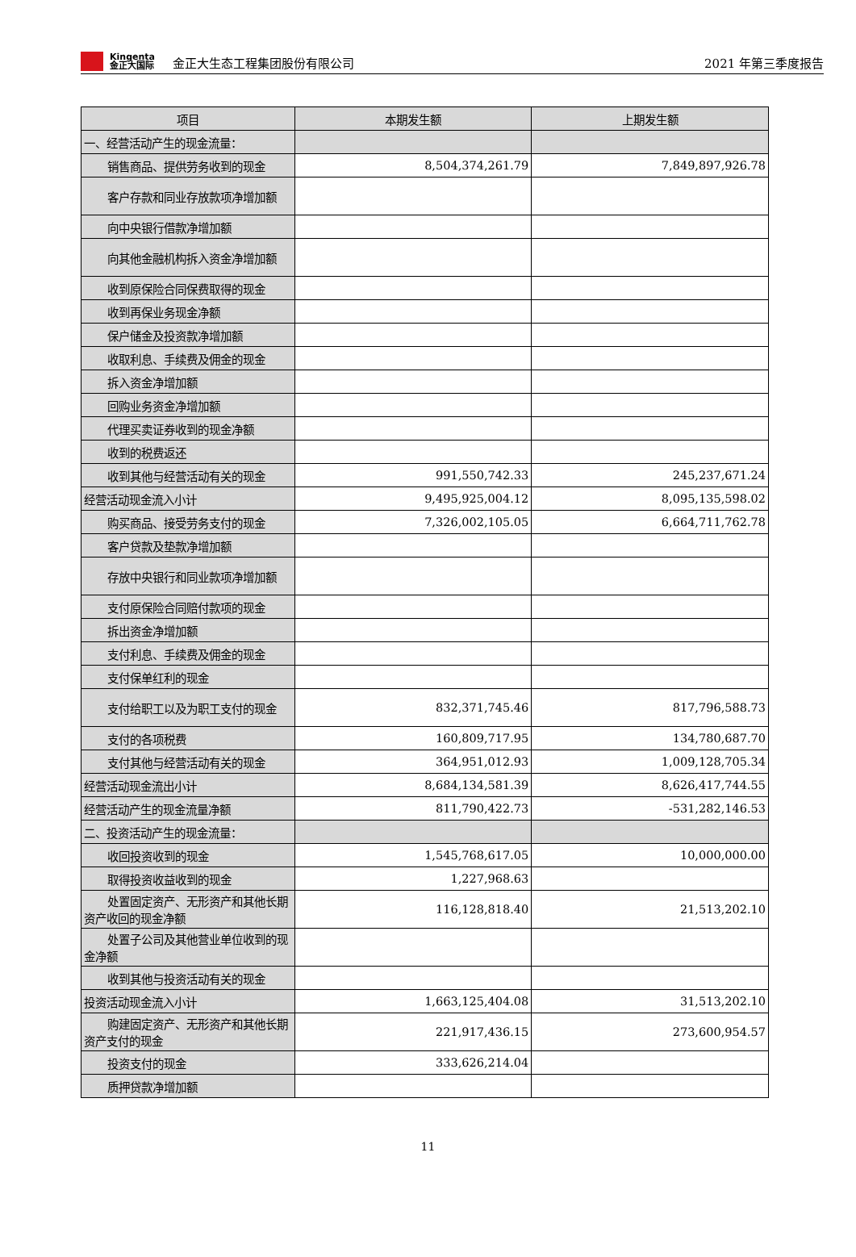Kingenta
金正大国际
金正大生态工程集团股份有限公司 2021 年第三季度报告
| 项目 | 本期发生额 | 上期发生额 |
| --- | --- | --- |
| 一、经营活动产生的现金流量： | | |
| 销售商品、提供劳务收到的现金 | 8,504,374,261.79 | 7,849,897,926.78 |
| 客户存款和同业存放款项净增加额 | | |
| 向中央银行借款净增加额 | | |
| 向其他金融机构拆入资金净增加额 | | |
| 收到原保险合同保费取得的现金 | | |
| 收到再保业务现金净额 | | |
| 保户储金及投资款净增加额 | | |
| 收取利息、手续费及佣金的现金 | | |
| 拆入资金净增加额 | | |
| 回购业务资金净增加额 | | |
| 代理买卖证券收到的现金净额 | | |
| 收到的税费返还 | | |
| 收到其他与经营活动有关的现金 | 991,550,742.33 | 245,237,671.24 |
| 经营活动现金流入小计 | 9,495,925,004.12 | 8,095,135,598.02 |
| 购买商品、接受劳务支付的现金 | 7,326,002,105.05 | 6,664,711,762.78 |
| 客户贷款及垫款净增加额 | | |
| 存放中央银行和同业款项净增加额 | | |
| 支付原保险合同赔付款项的现金 | | |
| 拆出资金净增加额 | | |
| 支付利息、手续费及佣金的现金 | | |
| 支付保单红利的现金 | | |
| 支付给职工以及为职工支付的现金 | 832,371,745.46 | 817,796,588.73 |
| 支付的各项税费 | 160,809,717.95 | 134,780,687.70 |
| 支付其他与经营活动有关的现金 | 364,951,012.93 | 1,009,128,705.34 |
| 经营活动现金流出小计 | 8,684,134,581.39 | 8,626,417,744.55 |
| 经营活动产生的现金流量净额 | 811,790,422.73 | -531,282,146.53 |
| 二、投资活动产生的现金流量： | | |
| 收回投资收到的现金 | 1,545,768,617.05 | 10,000,000.00 |
| 取得投资收益收到的现金 | 1,227,968.63 | |
| 处置固定资产、无形资产和其他长期资产收回的现金净额 | 116,128,818.40 | 21,513,202.10 |
| 处置子公司及其他营业单位收到的现金净额 | | |
| 收到其他与投资活动有关的现金 | | |
| 投资活动现金流入小计 | 1,663,125,404.08 | 31,513,202.10 |
| 购建固定资产、无形资产和其他长期资产支付的现金 | 221,917,436.15 | 273,600,954.57 |
| 投资支付的现金 | 333,626,214.04 | |
| 质押贷款净增加额 | | |
11